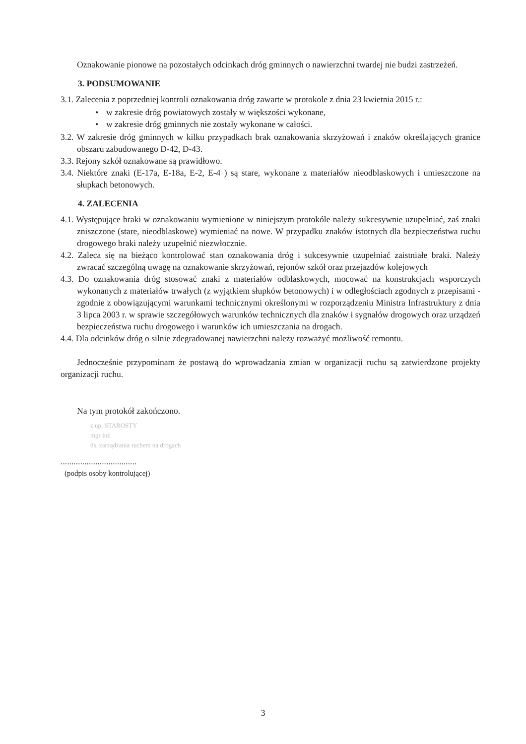Oznakowanie pionowe na pozostałych odcinkach dróg gminnych o nawierzchni twardej nie budzi zastrzeżeń.
3. PODSUMOWANIE
3.1. Zalecenia z poprzedniej kontroli oznakowania dróg zawarte w protokole z dnia 23 kwietnia 2015 r.:
• w zakresie dróg powiatowych zostały w większości wykonane,
• w zakresie dróg gminnych nie zostały wykonane w całości.
3.2. W zakresie dróg gminnych w kilku przypadkach brak oznakowania skrzyżowań i znaków określających granice obszaru zabudowanego D-42, D-43.
3.3. Rejony szkół oznakowane są prawidłowo.
3.4. Niektóre znaki (E-17a, E-18a, E-2, E-4 ) są stare, wykonane z materiałów nieodblaskowych i umieszczone na słupkach betonowych.
4. ZALECENIA
4.1. Występujące braki w oznakowaniu wymienione w niniejszym protokóle należy sukcesywnie uzupełniać, zaś znaki zniszczone (stare, nieodblaskowe) wymieniać na nowe. W przypadku znaków istotnych dla bezpieczeństwa ruchu drogowego braki należy uzupełnić niezwłocznie.
4.2. Zaleca się na bieżąco kontrolować stan oznakowania dróg i sukcesywnie uzupełniać zaistniałe braki. Należy zwracać szczególną uwagę na oznakowanie skrzyżowań, rejonów szkół oraz przejazdów kolejowych
4.3. Do oznakowania dróg stosować znaki z materiałów odblaskowych, mocować na konstrukcjach wsporczych wykonanych z materiałów trwałych (z wyjątkiem słupków betonowych) i w odległościach zgodnych z przepisami - zgodnie z obowiązującymi warunkami technicznymi określonymi w rozporządzeniu Ministra Infrastruktury z dnia 3 lipca 2003 r. w sprawie szczegółowych warunków technicznych dla znaków i sygnałów drogowych oraz urządzeń bezpieczeństwa ruchu drogowego i warunków ich umieszczania na drogach.
4.4. Dla odcinków dróg o silnie zdegradowanej nawierzchni należy rozważyć możliwość remontu.
Jednocześnie przypominam że postawą do wprowadzania zmian w organizacji ruchu są zatwierdzone projekty organizacji ruchu.
Na tym protokół zakończono.
z up. STAROSTY
mgr inż.
ds. zarządzania ruchem na drogach
...................................
(podpis osoby kontrolującej)
3